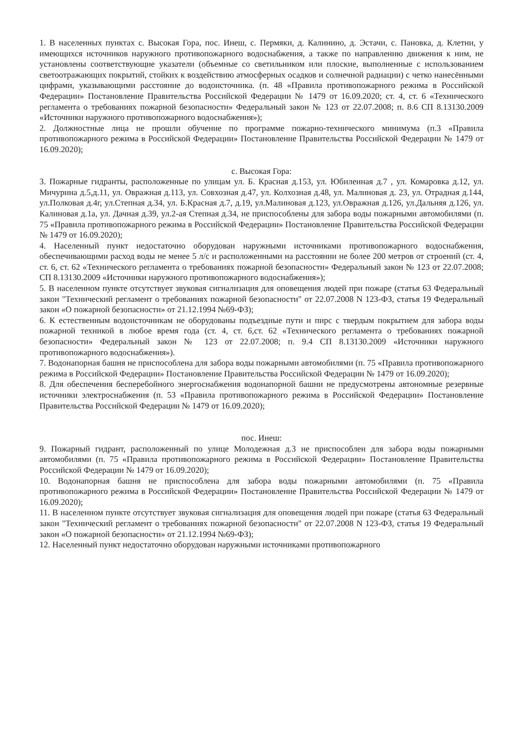1. В населенных пунктах с. Высокая Гора, пос. Инеш, с. Пермяки, д. Калинино, д. Эстачи, с. Пановка, д. Клетни, у имеющихся источников наружного противопожарного водоснабжения, а также по направлению движения к ним, не установлены соответствующие указатели (объемные со светильником или плоские, выполненные с использованием светоотражающих покрытий, стойких к воздействию атмосферных осадков и солнечной радиации) с четко нанесёнными цифрами, указывающими расстояние до водоисточника. (п. 48 «Правила противопожарного режима в Российской Федерации» Постановление Правительства Российской Федерации № 1479 от 16.09.2020; ст. 4, ст. 6 «Технического регламента о требованиях пожарной безопасности» Федеральный закон № 123 от 22.07.2008; п. 8.6 СП 8.13130.2009 «Источники наружного противопожарного водоснабжения»);
2. Должностные лица не прошли обучение по программе пожарно-технического минимума (п.3 «Правила противопожарного режима в Российской Федерации» Постановление Правительства Российской Федерации № 1479 от 16.09.2020);
с. Высокая Гора:
3. Пожарные гидранты, расположенные по улицам ул. Б. Красная д.153, ул. Юбилеиная д.7 , ул. Комаровка д.12, ул. Мичурина д.5,д.11, ул. Овражная д.113, ул. Совхозная д.47, ул. Колхозная д.48, ул. Малиновая д. 23, ул. Отрадная д.144, ул.Полковая д.4г, ул.Степная д.34, ул. Б.Красная д.7, д.19, ул.Малиновая д.123, ул.Овражная д.126, ул.Дальняя д.126, ул. Калиновая д.1а, ул. Дачная д.39, ул.2-ая Степная д.34, не приспособлены для забора воды пожарными автомобилями (п. 75 «Правила противопожарного режима в Российской Федерации» Постановление Правительства Российской Федерации № 1479 от 16.09.2020);
4. Населенный пункт недостаточно оборудован наружными источниками противопожарного водоснабжения, обеспечивающими расход воды не менее 5 л/с и расположенными на расстоянии не более 200 метров от строений (ст. 4, ст. 6, ст. 62 «Технического регламента о требованиях пожарной безопасности» Федеральный закон № 123 от 22.07.2008; СП 8.13130.2009 «Источники наружного противопожарного водоснабжения»);
5. В населенном пункте отсутствует звуковая сигнализация для оповещения людей при пожаре (статья 63 Федеральный закон "Технический регламент о требованиях пожарной безопасности" от 22.07.2008 N 123-ФЗ, статья 19 Федеральный закон «О пожарной безопасности» от 21.12.1994 №69-ФЗ);
6. К естественным водоисточникам не оборудованы подъездные пути и пирс с твердым покрытием для забора воды пожарной техникой в любое время года (ст. 4, ст. 6,ст. 62 «Технического регламента о требованиях пожарной безопасности» Федеральный закон № 123 от 22.07.2008; п. 9.4 СП 8.13130.2009 «Источники наружного противопожарного водоснабжения»).
7. Водонапорная башня не приспособлена для забора воды пожарными автомобилями (п. 75 «Правила противопожарного режима в Российской Федерации» Постановление Правительства Российской Федерации № 1479 от 16.09.2020);
8. Для обеспечения бесперебойного энергоснабжения водонапорной башни не предусмотрены автономные резервные источники электроснабжения (п. 53 «Правила противопожарного режима в Российской Федерации» Постановление Правительства Российской Федерации № 1479 от 16.09.2020);
пос. Инеш:
9. Пожарный гидрант, расположенный по улице Молодежная д.3 не приспособлен для забора воды пожарными автомобилями (п. 75 «Правила противопожарного режима в Российской Федерации» Постановление Правительства Российской Федерации № 1479 от 16.09.2020);
10. Водонапорная башня не приспособлена для забора воды пожарными автомобилями (п. 75 «Правила противопожарного режима в Российской Федерации» Постановление Правительства Российской Федерации № 1479 от 16.09.2020);
11. В населенном пункте отсутствует звуковая сигнализация для оповещения людей при пожаре (статья 63 Федеральный закон "Технический регламент о требованиях пожарной безопасности" от 22.07.2008 N 123-ФЗ, статья 19 Федеральный закон «О пожарной безопасности» от 21.12.1994 №69-ФЗ);
12. Населенный пункт недостаточно оборудован наружными источниками противопожарного